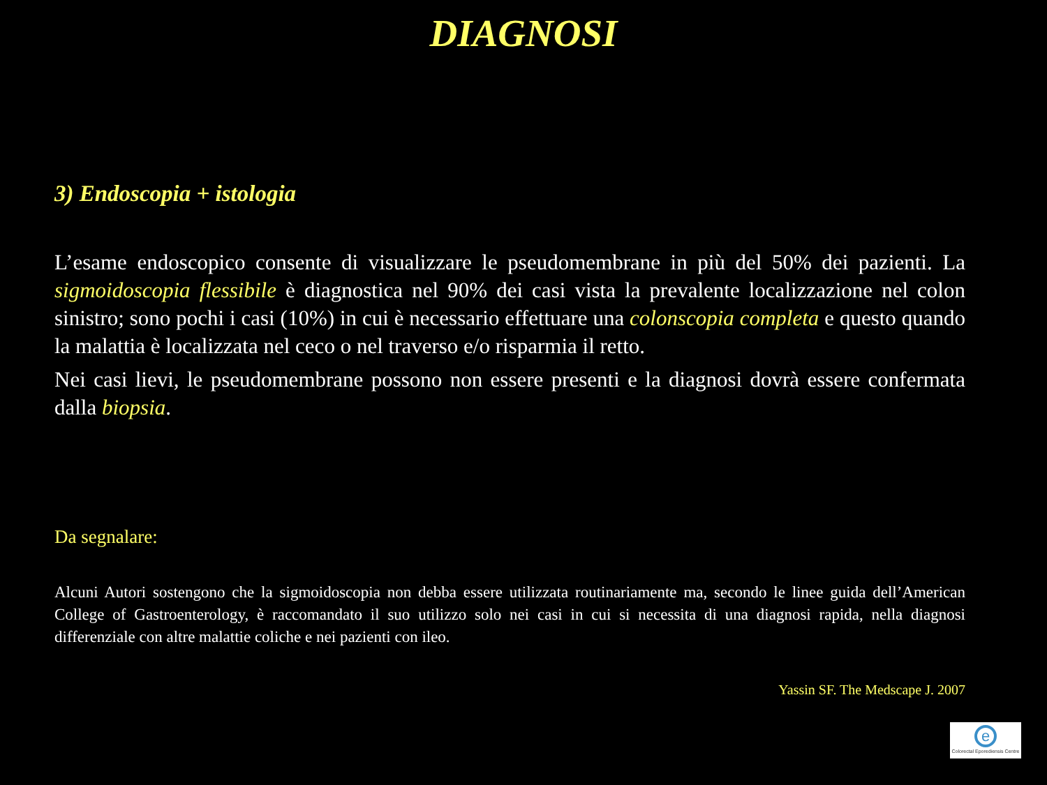DIAGNOSI
3) Endoscopia + istologia
L’esame endoscopico consente di visualizzare le pseudomembrane in più del 50% dei pazienti. La sigmoidoscopia flessibile è diagnostica nel 90% dei casi vista la prevalente localizzazione nel colon sinistro; sono pochi i casi (10%) in cui è necessario effettuare una colonscopia completa e questo quando la malattia è localizzata nel ceco o nel traverso e/o risparmia il retto.
Nei casi lievi, le pseudomembrane possono non essere presenti e la diagnosi dovrà essere confermata dalla biopsia.
Da segnalare:
Alcuni Autori sostengono che la sigmoidoscopia non debba essere utilizzata routinariamente ma, secondo le linee guida dell’American College of Gastroenterology, è raccomandato il suo utilizzo solo nei casi in cui si necessita di una diagnosi rapida, nella diagnosi differenziale con altre malattie coliche e nei pazienti con ileo.
Yassin SF. The Medscape J. 2007
e
Colorectal Eporediensis Centre